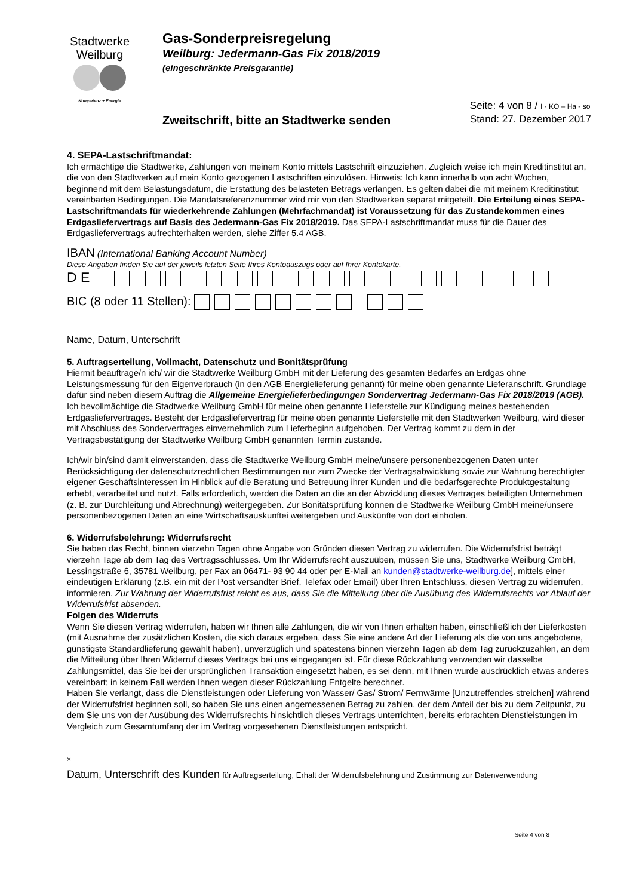Stadtwerke
Weilburg
Kompetenz + Energie
Gas-Sonderpreisregelung
Weilburg: Jedermann-Gas Fix 2018/2019
(eingeschränkte Preisgarantie)
Zweitschrift, bitte an Stadtwerke senden
Seite: 4 von 8 / I - KO – Ha - so
Stand: 27. Dezember 2017
4. SEPA-Lastschriftmandat:
Ich ermächtige die Stadtwerke, Zahlungen von meinem Konto mittels Lastschrift einzuziehen. Zugleich weise ich mein Kreditinstitut an, die von den Stadtwerken auf mein Konto gezogenen Lastschriften einzulösen. Hinweis: Ich kann innerhalb von acht Wochen, beginnend mit dem Belastungsdatum, die Erstattung des belasteten Betrags verlangen. Es gelten dabei die mit meinem Kreditinstitut vereinbarten Bedingungen. Die Mandatsreferenznummer wird mir von den Stadtwerken separat mitgeteilt. Die Erteilung eines SEPA-Lastschriftmandats für wiederkehrende Zahlungen (Mehrfachmandat) ist Voraussetzung für das Zustandekommen eines Erdgasliefervertrags auf Basis des Jedermann-Gas Fix 2018/2019. Das SEPA-Lastschriftmandat muss für die Dauer des Erdgasliefervertrags aufrechterhalten werden, siehe Ziffer 5.4 AGB.
IBAN (International Banking Account Number)
Diese Angaben finden Sie auf der jeweils letzten Seite Ihres Kontoauszugs oder auf Ihrer Kontokarte.
D E
BIC (8 oder 11 Stellen):
Name, Datum, Unterschrift
5. Auftragserteilung, Vollmacht, Datenschutz und Bonitätsprüfung
Hiermit beauftrage/n ich/ wir die Stadtwerke Weilburg GmbH mit der Lieferung des gesamten Bedarfes an Erdgas ohne Leistungsmessung für den Eigenverbrauch (in den AGB Energielieferung genannt) für meine oben genannte Lieferanschrift. Grundlage dafür sind neben diesem Auftrag die Allgemeine Energielieferbedingungen Sondervertrag Jedermann-Gas Fix 2018/2019 (AGB). Ich bevollmächtige die Stadtwerke Weilburg GmbH für meine oben genannte Lieferstelle zur Kündigung meines bestehenden Erdgasliefervertrages. Besteht der Erdgasliefervertrag für meine oben genannte Lieferstelle mit den Stadtwerken Weilburg, wird dieser mit Abschluss des Sondervertrages einvernehmlich zum Lieferbeginn aufgehoben. Der Vertrag kommt zu dem in der Vertragsbestätigung der Stadtwerke Weilburg GmbH genannten Termin zustande.
Ich/wir bin/sind damit einverstanden, dass die Stadtwerke Weilburg GmbH meine/unsere personenbezogenen Daten unter Berücksichtigung der datenschutzrechtlichen Bestimmungen nur zum Zwecke der Vertragsabwicklung sowie zur Wahrung berechtigter eigener Geschäftsinteressen im Hinblick auf die Beratung und Betreuung ihrer Kunden und die bedarfsgerechte Produktgestaltung erhebt, verarbeitet und nutzt. Falls erforderlich, werden die Daten an die an der Abwicklung dieses Vertrages beteiligten Unternehmen (z. B. zur Durchleitung und Abrechnung) weitergegeben. Zur Bonitätsprüfung können die Stadtwerke Weilburg GmbH meine/unsere personenbezogenen Daten an eine Wirtschaftsauskunftei weitergeben und Auskünfte von dort einholen.
6. Widerrufsbelehrung: Widerrufsrecht
Sie haben das Recht, binnen vierzehn Tagen ohne Angabe von Gründen diesen Vertrag zu widerrufen. Die Widerrufsfrist beträgt vierzehn Tage ab dem Tag des Vertragsschlusses. Um Ihr Widerrufsrecht auszuüben, müssen Sie uns, Stadtwerke Weilburg GmbH, Lessingstraße 6, 35781 Weilburg, per Fax an 06471- 93 90 44 oder per E-Mail an kunden@stadtwerke-weilburg.de], mittels einer eindeutigen Erklärung (z.B. ein mit der Post versandter Brief, Telefax oder Email) über Ihren Entschluss, diesen Vertrag zu widerrufen, informieren. Zur Wahrung der Widerrufsfrist reicht es aus, dass Sie die Mitteilung über die Ausübung des Widerrufsrechts vor Ablauf der Widerrufsfrist absenden.
Folgen des Widerrufs
Wenn Sie diesen Vertrag widerrufen, haben wir Ihnen alle Zahlungen, die wir von Ihnen erhalten haben, einschließlich der Lieferkosten (mit Ausnahme der zusätzlichen Kosten, die sich daraus ergeben, dass Sie eine andere Art der Lieferung als die von uns angebotene, günstigste Standardlieferung gewählt haben), unverzüglich und spätestens binnen vierzehn Tagen ab dem Tag zurückzuzahlen, an dem die Mitteilung über Ihren Widerruf dieses Vertrags bei uns eingegangen ist. Für diese Rückzahlung verwenden wir dasselbe Zahlungsmittel, das Sie bei der ursprünglichen Transaktion eingesetzt haben, es sei denn, mit Ihnen wurde ausdrücklich etwas anderes vereinbart; in keinem Fall werden Ihnen wegen dieser Rückzahlung Entgelte berechnet.
Haben Sie verlangt, dass die Dienstleistungen oder Lieferung von Wasser/ Gas/ Strom/ Fernwärme [Unzutreffendes streichen] während der Widerrufsfrist beginnen soll, so haben Sie uns einen angemessenen Betrag zu zahlen, der dem Anteil der bis zu dem Zeitpunkt, zu dem Sie uns von der Ausübung des Widerrufsrechts hinsichtlich dieses Vertrags unterrichten, bereits erbrachten Dienstleistungen im Vergleich zum Gesamtumfang der im Vertrag vorgesehenen Dienstleistungen entspricht.
×
Datum, Unterschrift des Kunden für Auftragserteilung, Erhalt der Widerrufsbelehrung und Zustimmung zur Datenverwendung
Seite 4 von 8